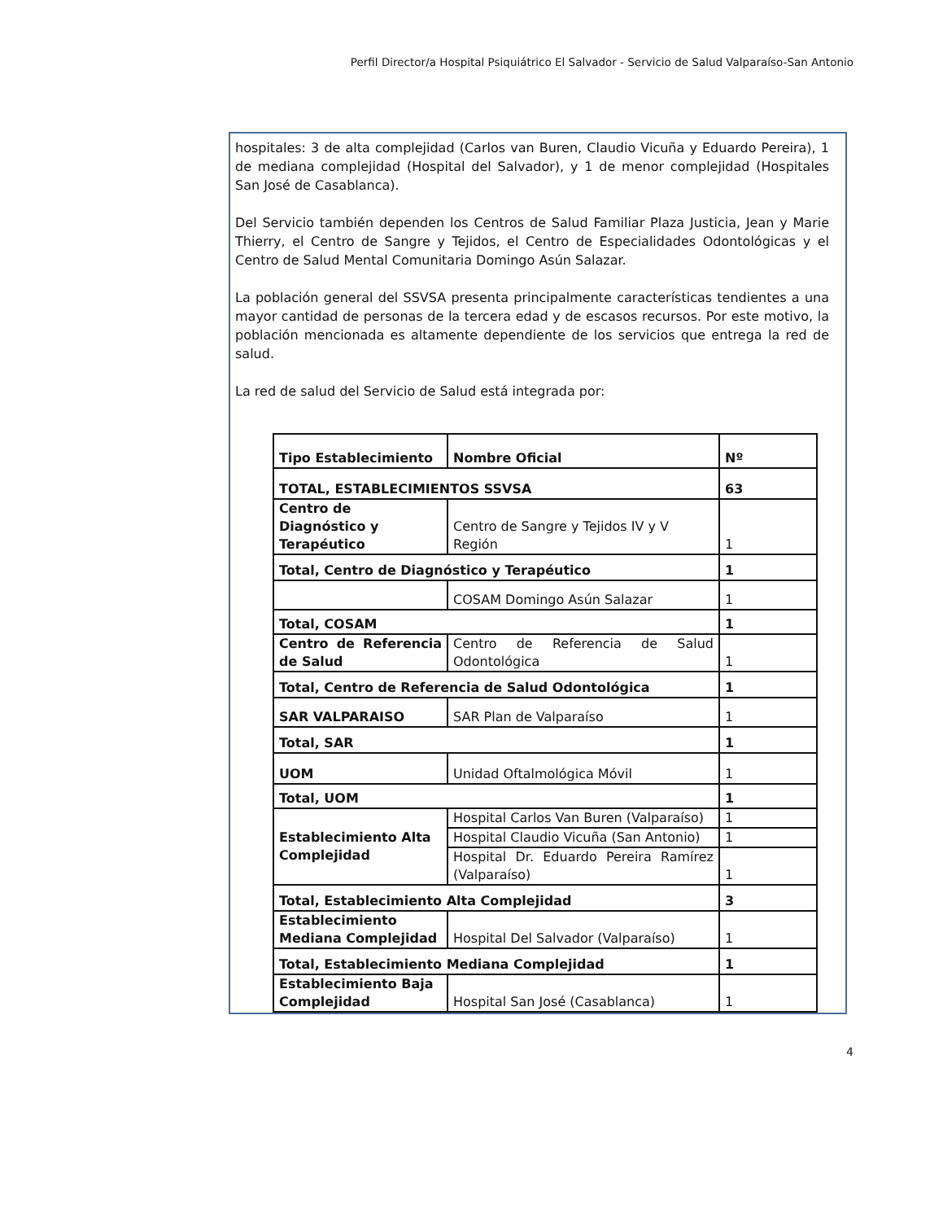Perfil Director/a Hospital Psiquiátrico El Salvador - Servicio de Salud Valparaíso-San Antonio
hospitales: 3 de alta complejidad (Carlos van Buren, Claudio Vicuña y Eduardo Pereira), 1 de mediana complejidad (Hospital del Salvador), y 1 de menor complejidad (Hospitales San José de Casablanca).
Del Servicio también dependen los Centros de Salud Familiar Plaza Justicia, Jean y Marie Thierry, el Centro de Sangre y Tejidos, el Centro de Especialidades Odontológicas y el Centro de Salud Mental Comunitaria Domingo Asún Salazar.
La población general del SSVSA presenta principalmente características tendientes a una mayor cantidad de personas de la tercera edad y de escasos recursos. Por este motivo, la población mencionada es altamente dependiente de los servicios que entrega la red de salud.
La red de salud del Servicio de Salud está integrada por:
| Tipo Establecimiento | Nombre Oficial | Nº |
| TOTAL, ESTABLECIMIENTOS SSVSA | | 63 |
| Centro de Diagnóstico y Terapéutico | Centro de Sangre y Tejidos IV y V Región | 1 |
| Total, Centro de Diagnóstico y Terapéutico | | 1 |
| | COSAM Domingo Asún Salazar | 1 |
| Total, COSAM | | 1 |
| Centro de Referencia de Salud | Centro de Referencia de Salud Odontológica | 1 |
| Total, Centro de Referencia de Salud Odontológica | | 1 |
| SAR VALPARAISO | SAR Plan de Valparaíso | 1 |
| Total, SAR | | 1 |
| UOM | Unidad Oftalmológica Móvil | 1 |
| Total, UOM | | 1 |
| Establecimiento Alta Complejidad | Hospital Carlos Van Buren (Valparaíso) | 1 |
| | Hospital Claudio Vicuña (San Antonio) | 1 |
| | Hospital Dr. Eduardo Pereira Ramírez (Valparaíso) | 1 |
| Total, Establecimiento Alta Complejidad | | 3 |
| Establecimiento Mediana Complejidad | Hospital Del Salvador (Valparaíso) | 1 |
| Total, Establecimiento Mediana Complejidad | | 1 |
| Establecimiento Baja Complejidad | Hospital San José (Casablanca) | 1 |
4